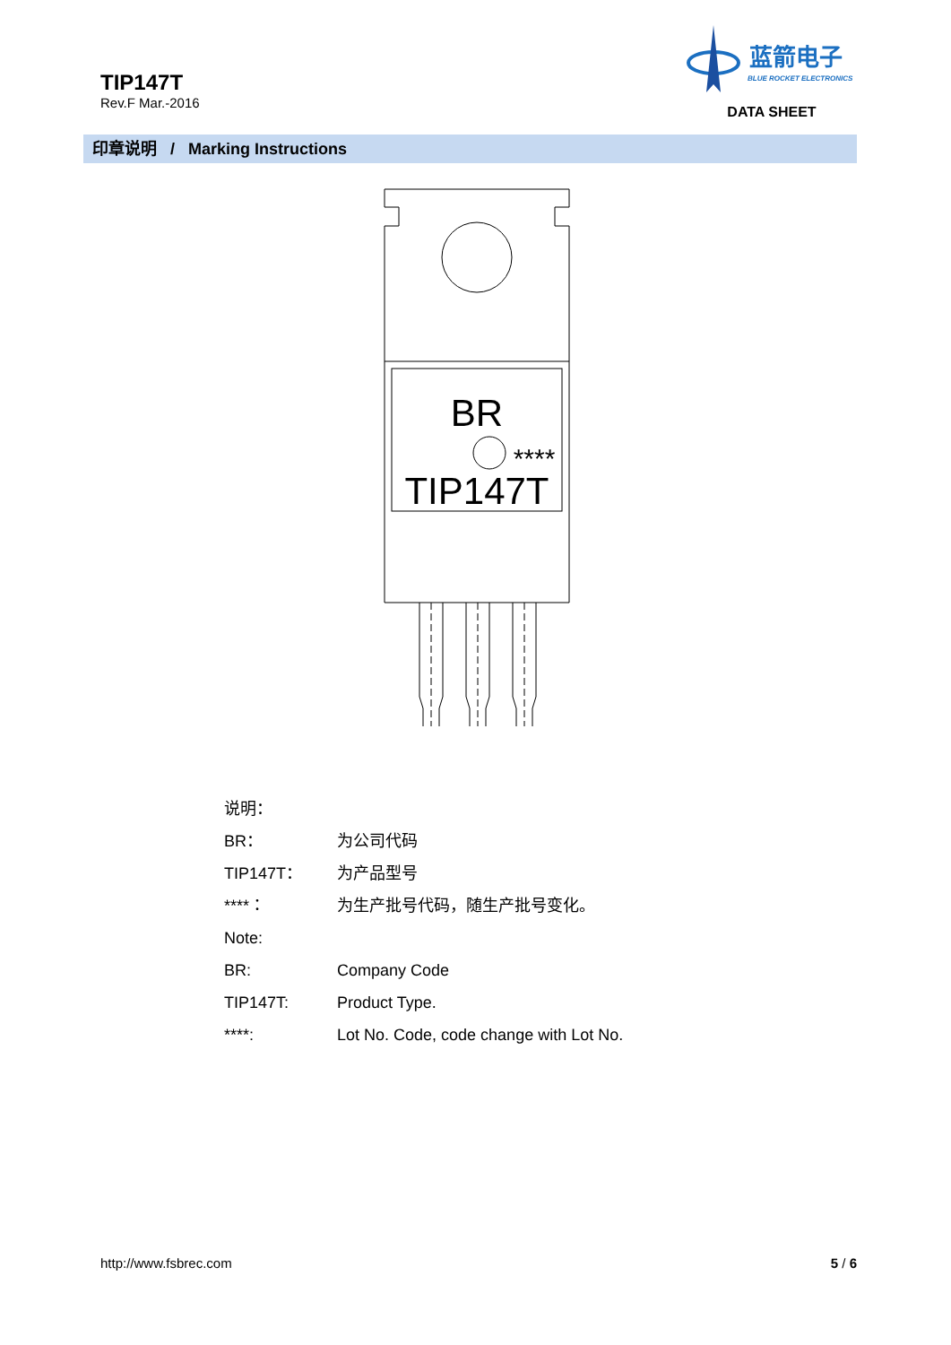TIP147T
Rev.F Mar.-2016
蓝箭电子
BLUE ROCKET ELECTRONICS
DATA SHEET
印章说明 / Marking Instructions
BR
****
TIP147T
说明：
BR： 为公司代码
TIP147T： 为产品型号
****： 为生产批号代码，随生产批号变化。
Note:
BR: Company Code
TIP147T: Product Type.
****: Lot No. Code, code change with Lot No.
http://www.fsbrec.com 5 / 6